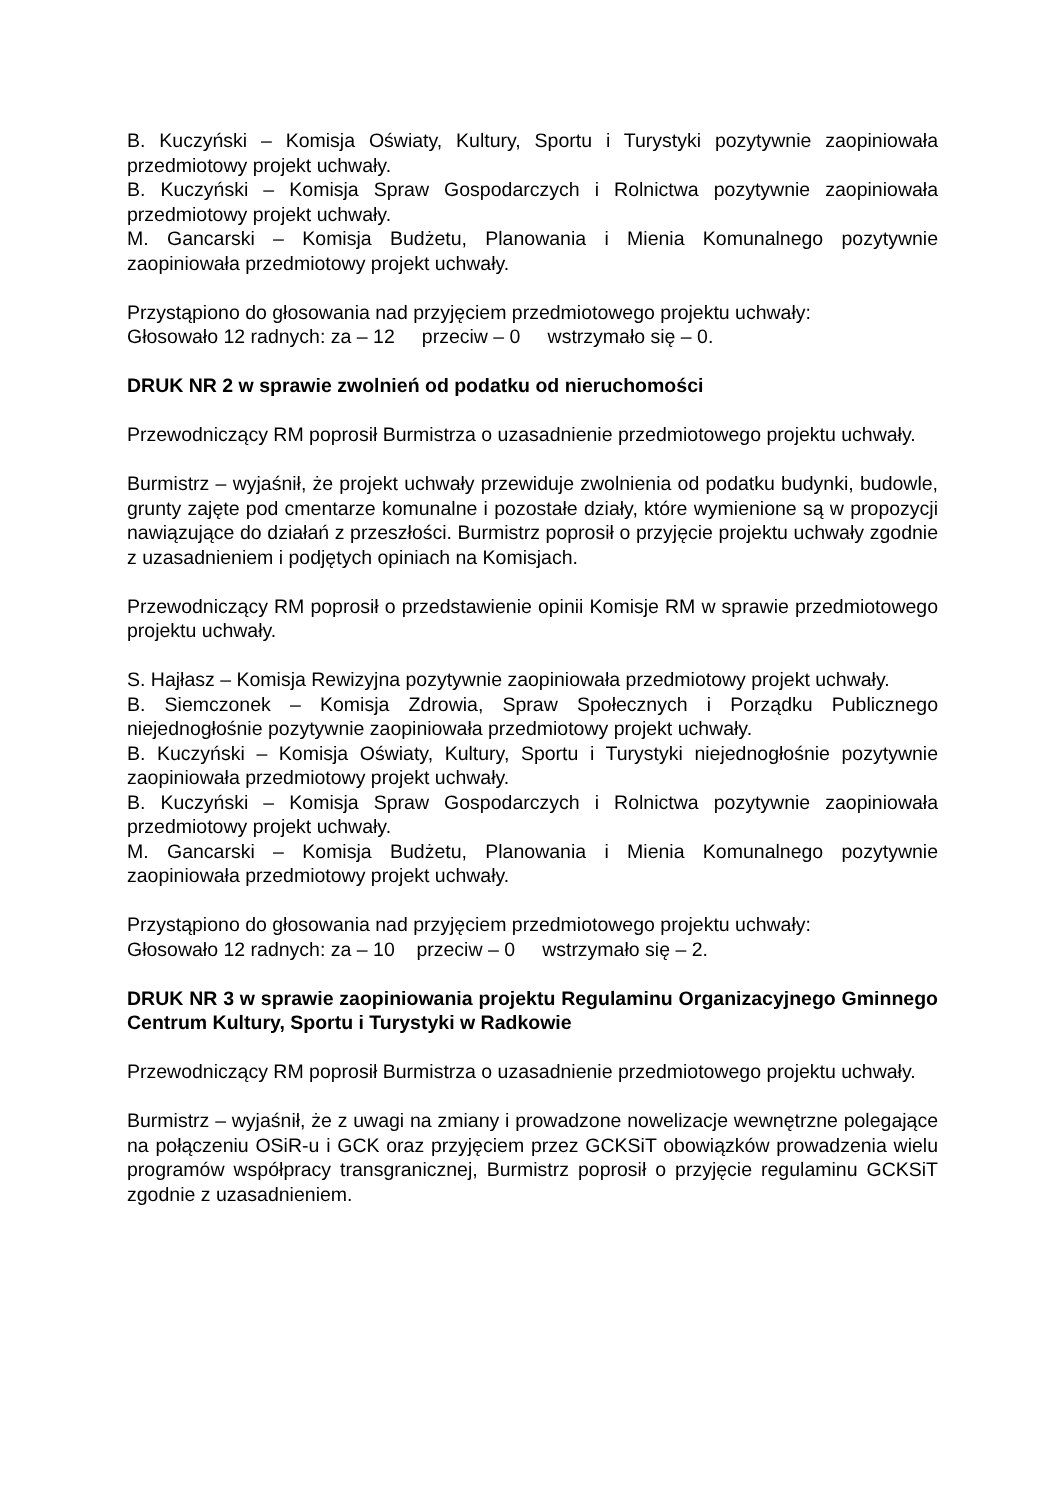B. Kuczyński – Komisja Oświaty, Kultury, Sportu i Turystyki pozytywnie zaopiniowała przedmiotowy projekt uchwały.
B. Kuczyński – Komisja Spraw Gospodarczych i Rolnictwa pozytywnie zaopiniowała przedmiotowy projekt uchwały.
M. Gancarski – Komisja Budżetu, Planowania i Mienia Komunalnego pozytywnie zaopiniowała przedmiotowy projekt uchwały.
Przystąpiono do głosowania nad przyjęciem przedmiotowego projektu uchwały:
Głosowało 12 radnych: za – 12 przeciw – 0 wstrzymało się – 0.
DRUK NR 2 w sprawie zwolnień od podatku od nieruchomości
Przewodniczący RM poprosił Burmistrza o uzasadnienie przedmiotowego projektu uchwały.
Burmistrz – wyjaśnił, że projekt uchwały przewiduje zwolnienia od podatku budynki, budowle, grunty zajęte pod cmentarze komunalne i pozostałe działy, które wymienione są w propozycji nawiązujące do działań z przeszłości. Burmistrz poprosił o przyjęcie projektu uchwały zgodnie z uzasadnieniem i podjętych opiniach na Komisjach.
Przewodniczący RM poprosił o przedstawienie opinii Komisje RM w sprawie przedmiotowego projektu uchwały.
S. Hajłasz – Komisja Rewizyjna pozytywnie zaopiniowała przedmiotowy projekt uchwały.
B. Siemczonek – Komisja Zdrowia, Spraw Społecznych i Porządku Publicznego niejednogłośnie pozytywnie zaopiniowała przedmiotowy projekt uchwały.
B. Kuczyński – Komisja Oświaty, Kultury, Sportu i Turystyki niejednogłośnie pozytywnie zaopiniowała przedmiotowy projekt uchwały.
B. Kuczyński – Komisja Spraw Gospodarczych i Rolnictwa pozytywnie zaopiniowała przedmiotowy projekt uchwały.
M. Gancarski – Komisja Budżetu, Planowania i Mienia Komunalnego pozytywnie zaopiniowała przedmiotowy projekt uchwały.
Przystąpiono do głosowania nad przyjęciem przedmiotowego projektu uchwały:
Głosowało 12 radnych: za – 10 przeciw – 0 wstrzymało się – 2.
DRUK NR 3 w sprawie zaopiniowania projektu Regulaminu Organizacyjnego Gminnego Centrum Kultury, Sportu i Turystyki w Radkowie
Przewodniczący RM poprosił Burmistrza o uzasadnienie przedmiotowego projektu uchwały.
Burmistrz – wyjaśnił, że z uwagi na zmiany i prowadzone nowelizacje wewnętrzne polegające na połączeniu OSiR-u i GCK oraz przyjęciem przez GCKSiT obowiązków prowadzenia wielu programów współpracy transgranicznej, Burmistrz poprosił o przyjęcie regulaminu GCKSiT zgodnie z uzasadnieniem.